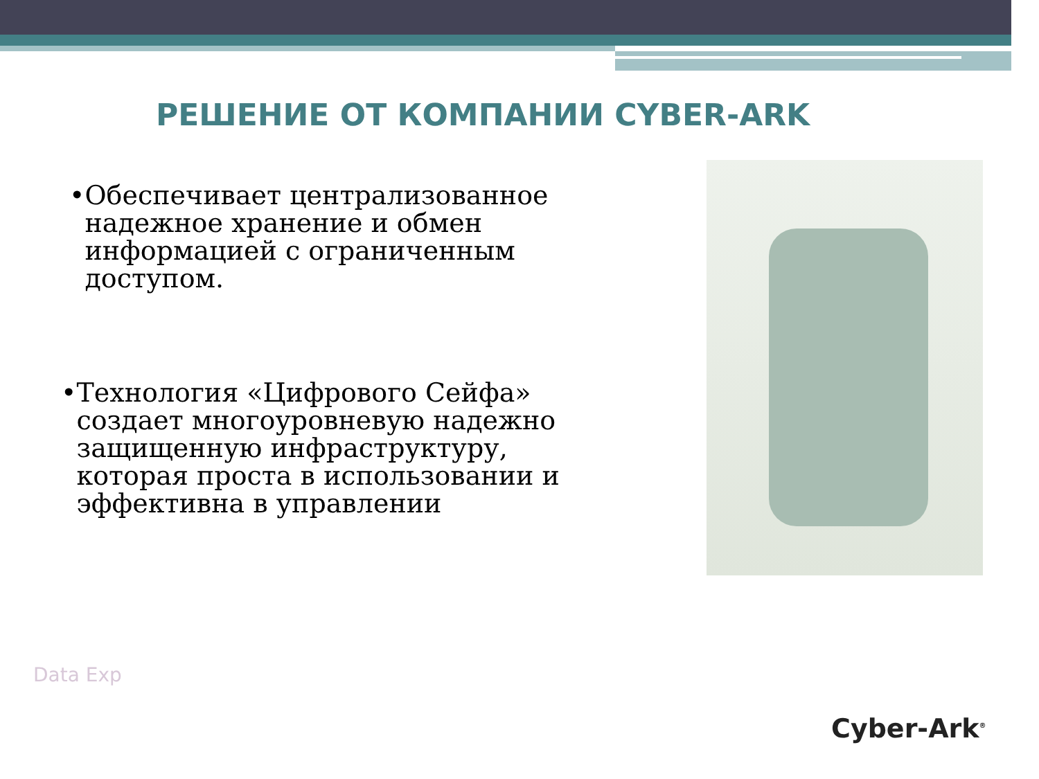РЕШЕНИЕ ОТ КОМПАНИИ CYBER-ARK
• Обеспечивает централизованное надежное хранение и обмен информацией с ограниченным доступом.
• Технология «Цифрового Сейфа» создает многоуровневую надежно защищенную инфраструктуру, которая проста в использовании и эффективна в управлении
Data Exp
Cyber-Ark<sup>®</sup>